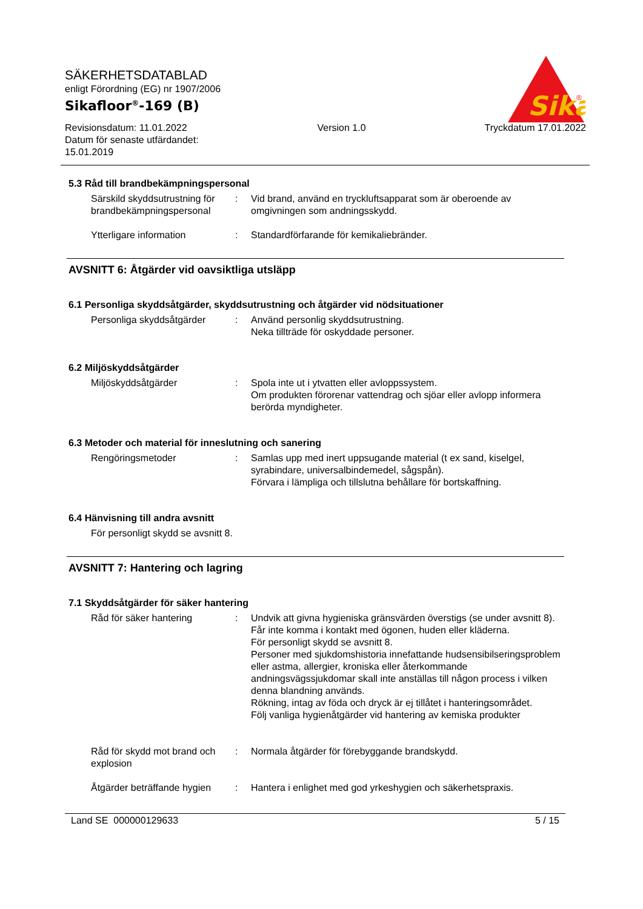SÄKERHETSDATABLAD
enligt Förordning (EG) nr 1907/2006
Sikafloor<sup>®</sup>-169 (B)
Revisionsdatum: 11.01.2022
Datum för senaste utfärdandet:
15.01.2019
Version 1.0 Tryckdatum 17.01.2022
Sika
®
5.3 Råd till brandbekämpningspersonal
Särskild skyddsutrustning för brandbekämpningspersonal
: Vid brand, använd en tryckluftsapparat som är oberoende av omgivningen som andningsskydd.
Ytterligare information : Standardförfarande för kemikaliebränder.
AVSNITT 6: Åtgärder vid oavsiktliga utsläpp
6.1 Personliga skyddsåtgärder, skyddsutrustning och åtgärder vid nödsituationer
Personliga skyddsåtgärder
: Använd personlig skyddsutrustning.
Neka tillträde för oskyddade personer.
6.2 Miljöskyddsåtgärder
Miljöskyddsåtgärder : Spola inte ut i ytvatten eller avloppssystem.
Om produkten förorenar vattendrag och sjöar eller avlopp informera berörda myndigheter.
6.3 Metoder och material för inneslutning och sanering
Rengöringsmetoder : Samlas upp med inert uppsugande material (t ex sand, kiselgel, syrabindare, universalbindemedel, sågspån).
Förvara i lämpliga och tillslutna behållare för bortskaffning.
6.4 Hänvisning till andra avsnitt
För personligt skydd se avsnitt 8.
AVSNITT 7: Hantering och lagring
7.1 Skyddsåtgärder för säker hantering
Råd för säker hantering : Undvik att givna hygieniska gränsvärden överstigs (se under avsnitt 8).
Får inte komma i kontakt med ögonen, huden eller kläderna.
För personligt skydd se avsnitt 8.
Personer med sjukdomshistoria innefattande hudsensibilseringsproblem eller astma, allergier, kroniska eller återkommande andningsvägssjukdomar skall inte anställas till någon process i vilken denna blandning används.
Rökning, intag av föda och dryck är ej tillåtet i hanteringsområdet.
Följ vanliga hygienåtgärder vid hantering av kemiska produkter
Råd för skydd mot brand och explosion
: Normala åtgärder för förebyggande brandskydd.
Åtgärder beträffande hygien
: Hantera i enlighet med god yrkeshygien och säkerhetspraxis.
Land SE 000000129633 5 / 15